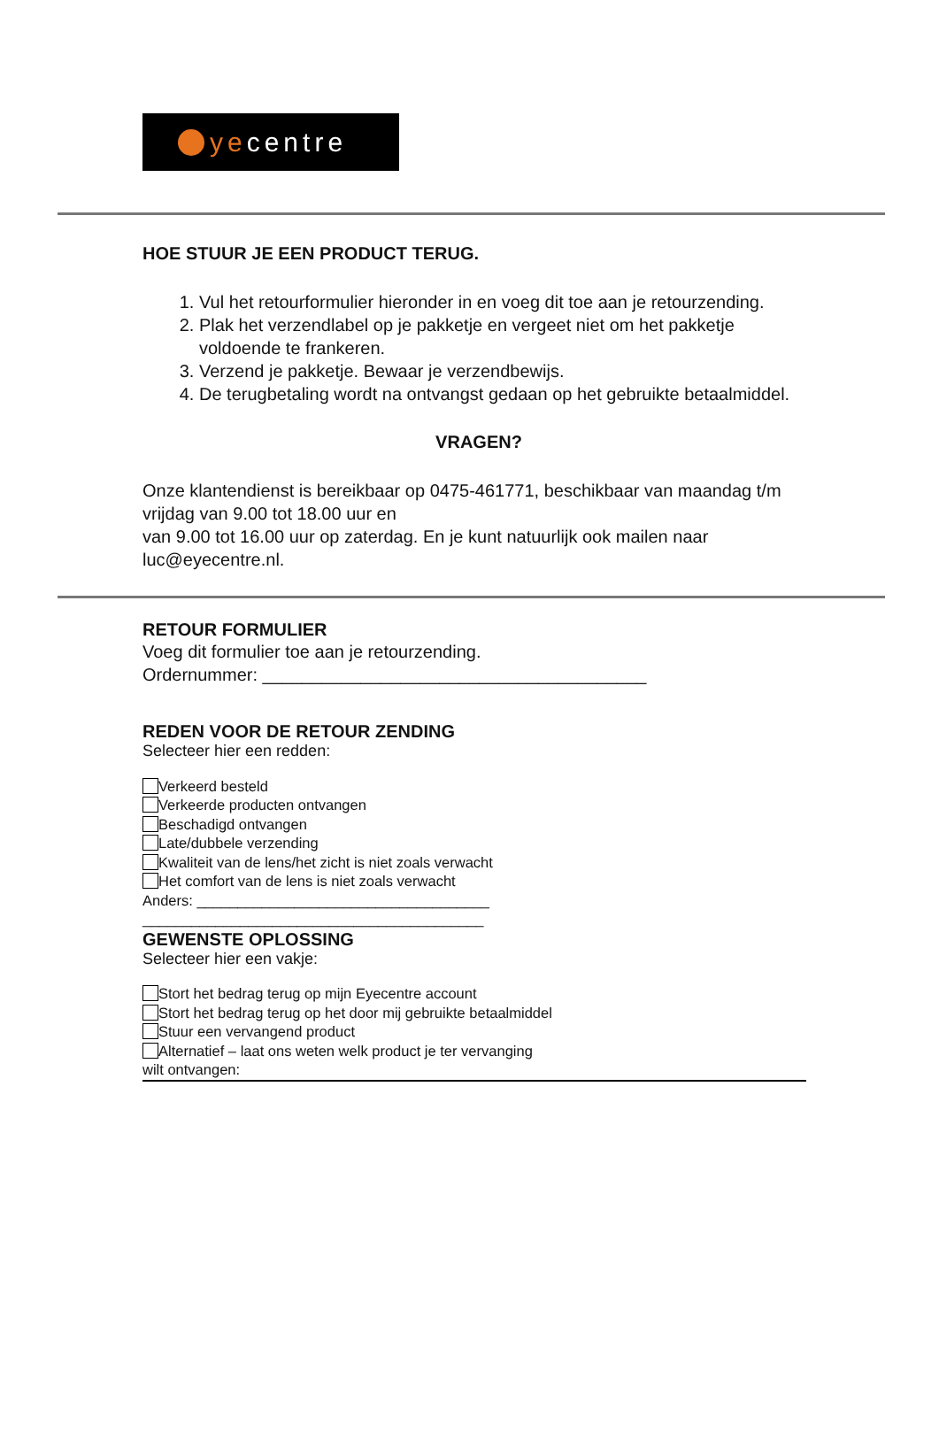yecentre
HOE STUUR JE EEN PRODUCT TERUG.
1. Vul het retourformulier hieronder in en voeg dit toe aan je retourzending.
2. Plak het verzendlabel op je pakketje en vergeet niet om het pakketje voldoende te frankeren.
3. Verzend je pakketje. Bewaar je verzendbewijs.
4. De terugbetaling wordt na ontvangst gedaan op het gebruikte betaalmiddel.
VRAGEN?
Onze klantendienst is bereikbaar op 0475-461771, beschikbaar van maandag t/m vrijdag van 9.00 tot 18.00 uur en
van 9.00 tot 16.00 uur op zaterdag. En je kunt natuurlijk ook mailen naar luc@eyecentre.nl.
RETOUR FORMULIER
Voeg dit formulier toe aan je retourzending.
Ordernummer: _______________________________________
REDEN VOOR DE RETOUR ZENDING
Selecteer hier een redden:
Verkeerd besteld
Verkeerde producten ontvangen
Beschadigd ontvangen
Late/dubbele verzending
Kwaliteit van de lens/het zicht is niet zoals verwacht
Het comfort van de lens is niet zoals verwacht
Anders: ____________________________________
__________________________________________
GEWENSTE OPLOSSING
Selecteer hier een vakje:
Stort het bedrag terug op mijn Eyecentre account
Stort het bedrag terug op het door mij gebruikte betaalmiddel
Stuur een vervangend product
Alternatief – laat ons weten welk product je ter vervanging
wilt ontvangen: